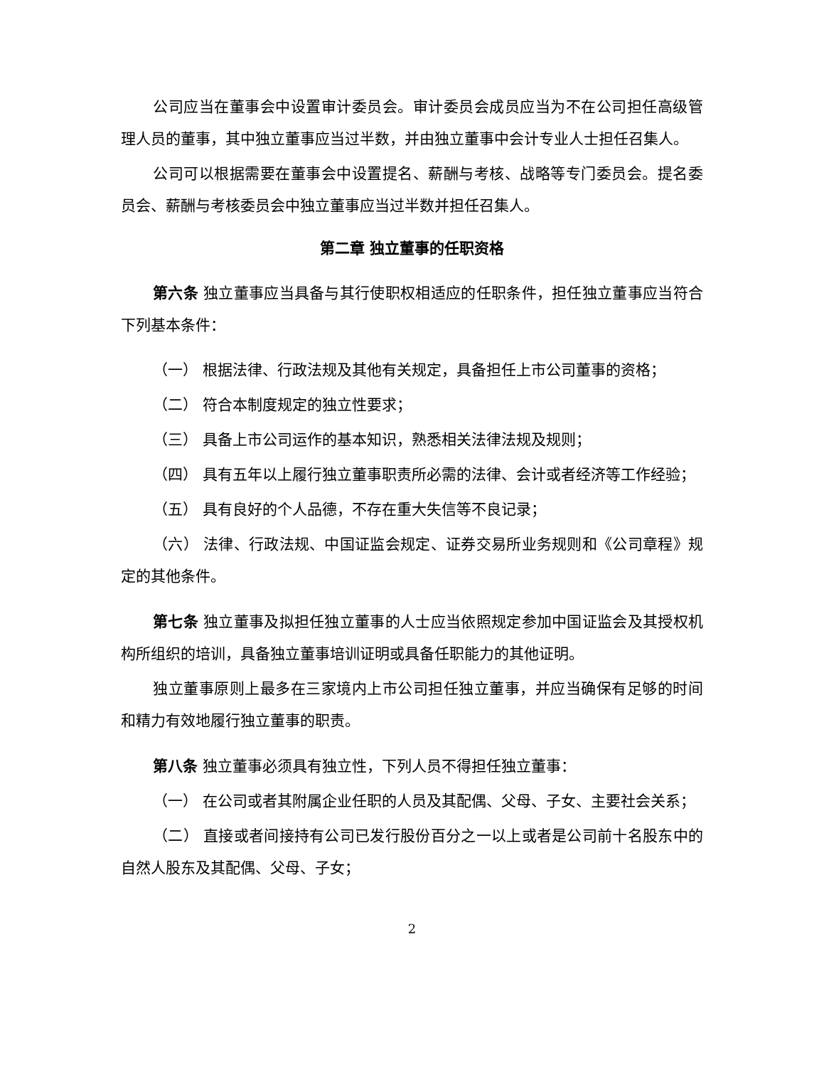公司应当在董事会中设置审计委员会。审计委员会成员应当为不在公司担任高级管理人员的董事，其中独立董事应当过半数，并由独立董事中会计专业人士担任召集人。
公司可以根据需要在董事会中设置提名、薪酬与考核、战略等专门委员会。提名委员会、薪酬与考核委员会中独立董事应当过半数并担任召集人。
第二章 独立董事的任职资格
第六条 独立董事应当具备与其行使职权相适应的任职条件，担任独立董事应当符合下列基本条件：
（一） 根据法律、行政法规及其他有关规定，具备担任上市公司董事的资格；
（二） 符合本制度规定的独立性要求；
（三） 具备上市公司运作的基本知识，熟悉相关法律法规及规则；
（四） 具有五年以上履行独立董事职责所必需的法律、会计或者经济等工作经验；
（五） 具有良好的个人品德，不存在重大失信等不良记录；
（六） 法律、行政法规、中国证监会规定、证券交易所业务规则和《公司章程》规定的其他条件。
第七条 独立董事及拟担任独立董事的人士应当依照规定参加中国证监会及其授权机构所组织的培训，具备独立董事培训证明或具备任职能力的其他证明。
独立董事原则上最多在三家境内上市公司担任独立董事，并应当确保有足够的时间和精力有效地履行独立董事的职责。
第八条 独立董事必须具有独立性，下列人员不得担任独立董事：
（一） 在公司或者其附属企业任职的人员及其配偶、父母、子女、主要社会关系；
（二） 直接或者间接持有公司已发行股份百分之一以上或者是公司前十名股东中的自然人股东及其配偶、父母、子女；
2